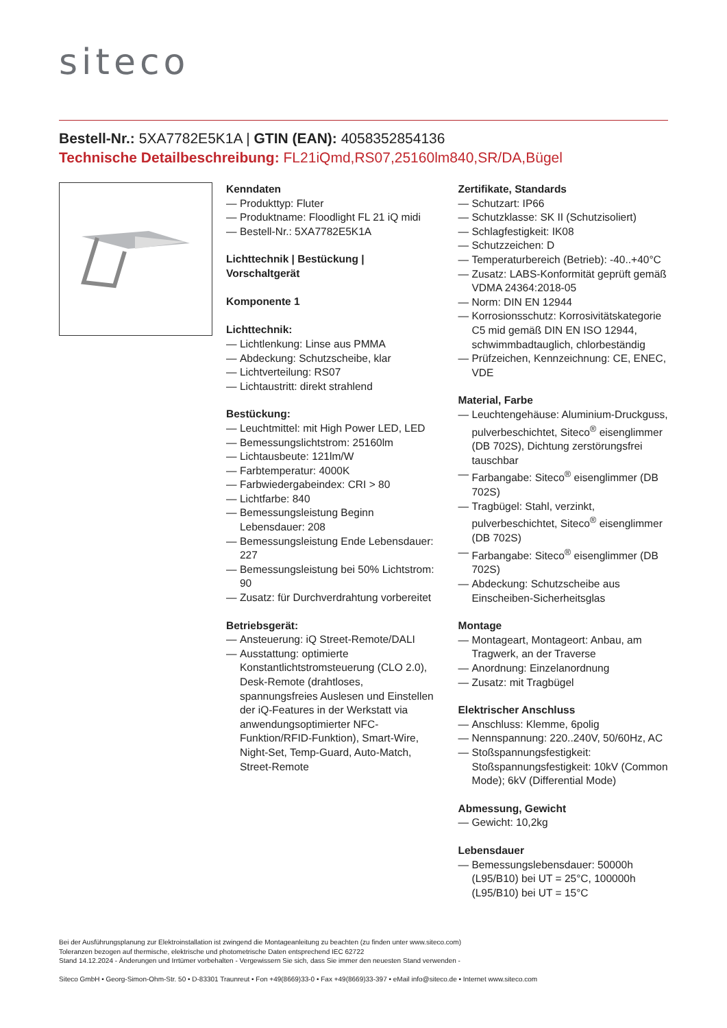siteco
Bestell-Nr.: 5XA7782E5K1A | GTIN (EAN): 4058352854136
Technische Detailbeschreibung: FL21iQmd,RS07,25160lm840,SR/DA,Bügel
Kenndaten
— Produkttyp: Fluter
— Produktname: Floodlight FL 21 iQ midi
— Bestell-Nr.: 5XA7782E5K1A
Lichttechnik | Bestückung | Vorschaltgerät
Komponente 1
Lichttechnik:
— Lichtlenkung: Linse aus PMMA
— Abdeckung: Schutzscheibe, klar
— Lichtverteilung: RS07
— Lichtaustritt: direkt strahlend
Bestückung:
— Leuchtmittel: mit High Power LED, LED
— Bemessungslichtstrom: 25160lm
— Lichtausbeute: 121lm/W
— Farbtemperatur: 4000K
— Farbwiedergabeindex: CRI > 80
— Lichtfarbe: 840
— Bemessungsleistung Beginn Lebensdauer: 208
— Bemessungsleistung Ende Lebensdauer: 227
— Bemessungsleistung bei 50% Lichtstrom: 90
— Zusatz: für Durchverdrahtung vorbereitet
Betriebsgerät:
— Ansteuerung: iQ Street-Remote/DALI
— Ausstattung: optimierte Konstantlichtstromsteuerung (CLO 2.0), Desk-Remote (drahtloses, spannungsfreies Auslesen und Einstellen der iQ-Features in der Werkstatt via anwendungsoptimierter NFC-Funktion/RFID-Funktion), Smart-Wire, Night-Set, Temp-Guard, Auto-Match, Street-Remote
Zertifikate, Standards
— Schutzart: IP66
— Schutzklasse: SK II (Schutzisoliert)
— Schlagfestigkeit: IK08
— Schutzzeichen: D
— Temperaturbereich (Betrieb): -40..+40°C
— Zusatz: LABS-Konformität geprüft gemäß VDMA 24364:2018-05
— Norm: DIN EN 12944
— Korrosionsschutz: Korrosivitätskategorie C5 mid gemäß DIN EN ISO 12944, schwimmbadtauglich, chlorbeständig
— Prüfzeichen, Kennzeichnung: CE, ENEC, VDE
Material, Farbe
— Leuchtengehäuse: Aluminium-Druckguss, pulverbeschichtet, Siteco<sup>®</sup> eisenglimmer (DB 702S), Dichtung zerstörungsfrei tauschbar
— Farbangabe: Siteco<sup>®</sup> eisenglimmer (DB 702S)
— Tragbügel: Stahl, verzinkt, pulverbeschichtet, Siteco<sup>®</sup> eisenglimmer (DB 702S)
— Farbangabe: Siteco<sup>®</sup> eisenglimmer (DB 702S)
— Abdeckung: Schutzscheibe aus Einscheiben-Sicherheitsglas
Montage
— Montageart, Montageort: Anbau, am Tragwerk, an der Traverse
— Anordnung: Einzelanordnung
— Zusatz: mit Tragbügel
Elektrischer Anschluss
— Anschluss: Klemme, 6polig
— Nennspannung: 220..240V, 50/60Hz, AC
— Stoßspannungsfestigkeit: Stoßspannungsfestigkeit: 10kV (Common Mode); 6kV (Differential Mode)
Abmessung, Gewicht
— Gewicht: 10,2kg
Lebensdauer
— Bemessungslebensdauer: 50000h (L95/B10) bei UT = 25°C, 100000h (L95/B10) bei UT = 15°C
Bei der Ausführungsplanung zur Elektroinstallation ist zwingend die Montageanleitung zu beachten (zu finden unter www.siteco.com)
Toleranzen bezogen auf thermische, elektrische und photometrische Daten entsprechend IEC 62722
Stand 14.12.2024 - Änderungen und Irrtümer vorbehalten - Vergewissern Sie sich, dass Sie immer den neuesten Stand verwenden -
Siteco GmbH • Georg-Simon-Ohm-Str. 50 • D-83301 Traunreut • Fon +49(8669)33-0 • Fax +49(8669)33-397 • eMail info@siteco.de • Internet www.siteco.com